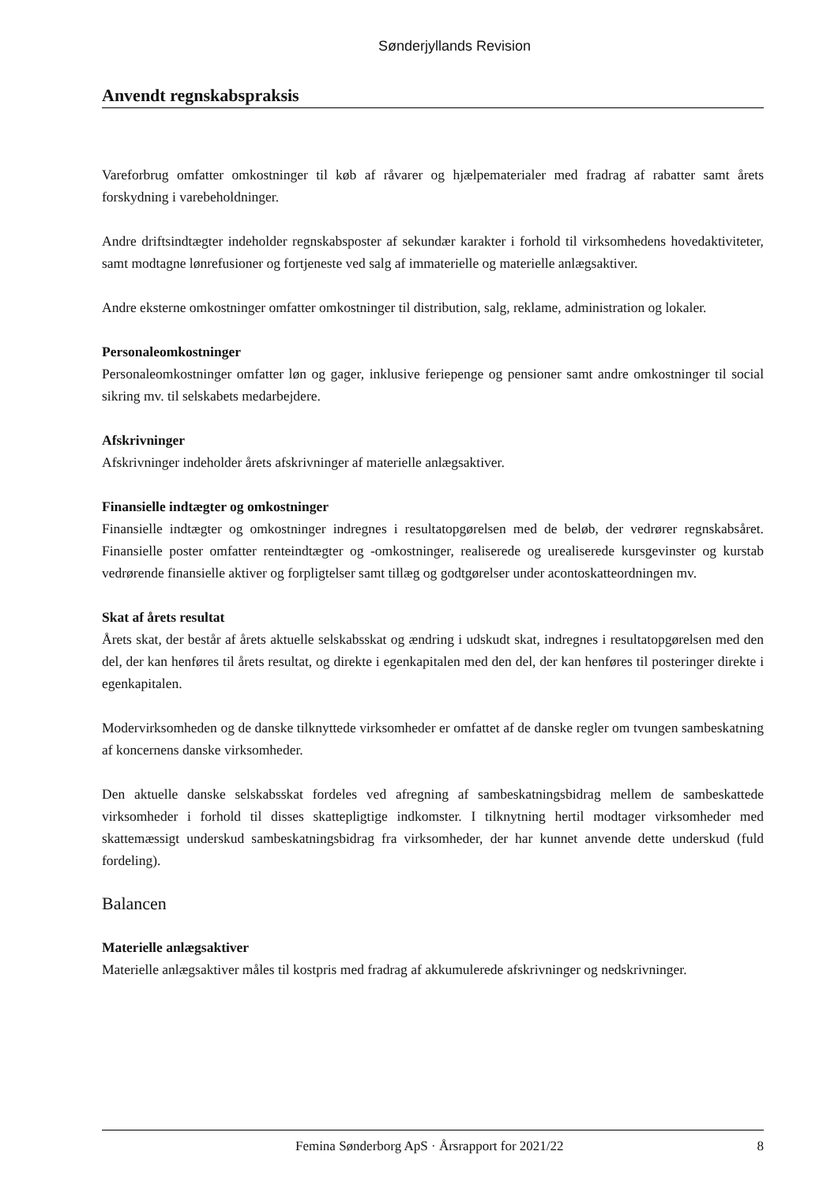Sønderjyllands Revision
Anvendt regnskabspraksis
Vareforbrug omfatter omkostninger til køb af råvarer og hjælpematerialer med fradrag af rabatter samt årets forskydning i varebeholdninger.
Andre driftsindtægter indeholder regnskabsposter af sekundær karakter i forhold til virksomhedens hovedaktiviteter, samt modtagne lønrefusioner og fortjeneste ved salg af immaterielle og materielle anlægsaktiver.
Andre eksterne omkostninger omfatter omkostninger til distribution, salg, reklame, administration og lokaler.
Personaleomkostninger
Personaleomkostninger omfatter løn og gager, inklusive feriepenge og pensioner samt andre omkostninger til social sikring mv. til selskabets medarbejdere.
Afskrivninger
Afskrivninger indeholder årets afskrivninger af materielle anlægsaktiver.
Finansielle indtægter og omkostninger
Finansielle indtægter og omkostninger indregnes i resultatopgørelsen med de beløb, der vedrører regnskabsåret. Finansielle poster omfatter renteindtægter og -omkostninger, realiserede og urealiserede kursgevinster og kurstab vedrørende finansielle aktiver og forpligtelser samt tillæg og godtgørelser under acontoskatteordningen mv.
Skat af årets resultat
Årets skat, der består af årets aktuelle selskabsskat og ændring i udskudt skat, indregnes i resultatopgørelsen med den del, der kan henføres til årets resultat, og direkte i egenkapitalen med den del, der kan henføres til posteringer direkte i egenkapitalen.
Modervirksomheden og de danske tilknyttede virksomheder er omfattet af de danske regler om tvungen sambeskatning af koncernens danske virksomheder.
Den aktuelle danske selskabsskat fordeles ved afregning af sambeskatningsbidrag mellem de sambeskattede virksomheder i forhold til disses skattepligtige indkomster. I tilknytning hertil modtager virksomheder med skattemæssigt underskud sambeskatningsbidrag fra virksomheder, der har kunnet anvende dette underskud (fuld fordeling).
Balancen
Materielle anlægsaktiver
Materielle anlægsaktiver måles til kostpris med fradrag af akkumulerede afskrivninger og nedskrivninger.
Femina Sønderborg ApS · Årsrapport for 2021/22 8